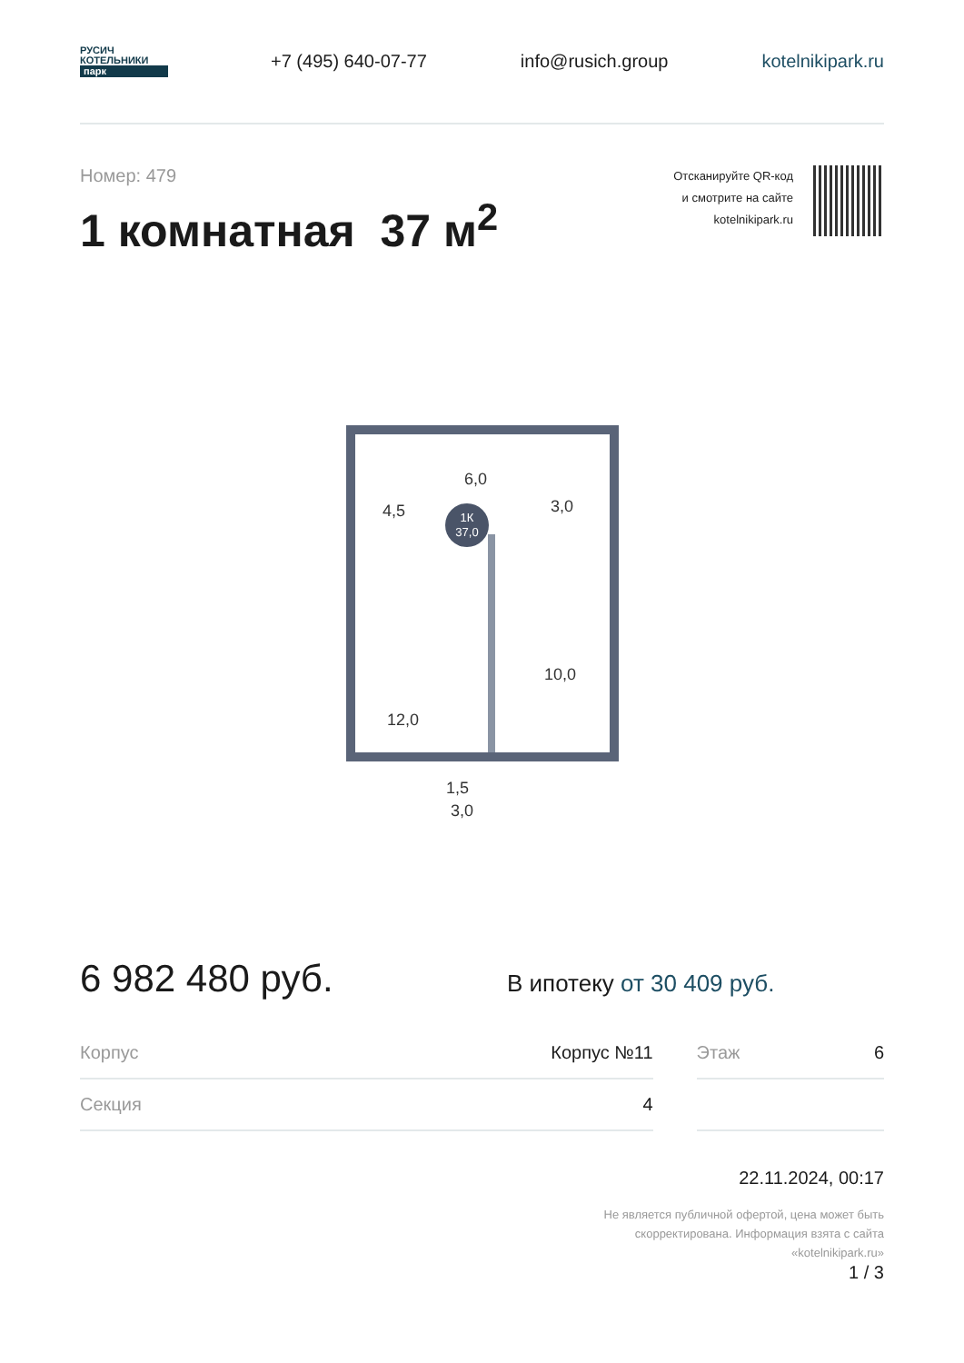РУСИЧ
КОТЕЛЬНИКИ
парк
+7 (495) 640-07-77 info@rusich.group kotelnikipark.ru
Номер: 479
1 комнатная 37 м<sup>2</sup>
Отсканируйте QR-код
и смотрите на сайте
kotelnikipark.ru
1К
37,0
6,0
4,5
3,0
10,0
12,0
1,5
3,0
6 982 480 руб.
В ипотеку от 30 409 руб.
| Корпус | Корпус №11 | | Этаж | 6 |
| Секция | 4 | | | |
22.11.2024, 00:17
Не является публичной офертой, цена может быть
скорректирована. Информация взята с сайта
«kotelnikipark.ru»
1 / 3